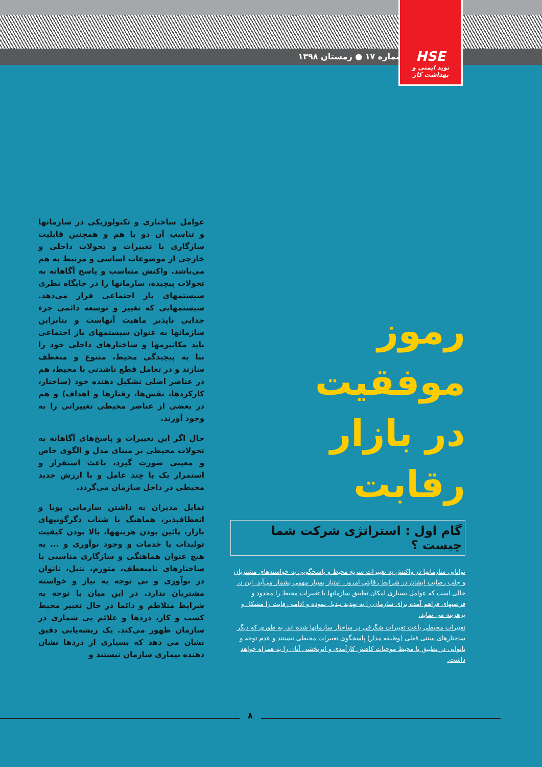شماره ۱۷ ● زمستان ۱۳۹۸
HSE
نوید ایمنی و بهداشت کار
رموز موفقیت
در بازار رقابت
گام اول : استراتژی شرکت شما چیست ؟
توانایی سازمانها در واکنش به تغییرات سریع محیط و پاسخگویی به خواسته‌های مشتریان و جلب رضایت ایشان در شرایط رقابتی امروز، امتیاز بسیار مهمی بشمار می‌آید. این در حالی است که عوامل بسیاری امکان تطبیق سازمانها با تغییرات محیط را محدود و فرصتهای فراهم آمده برای سازمان را به تهدید تبدیل نموده و ادامه رقابت را مشکل و پرهزینه می نماید.
تغییرات محیطی باعث تغییرات شگرفی در ساختار سازمانها شده اند، به طوری که دیگر ساختارهای سنتی فعلی (وظیفه مدار) پاسخگوی تغییرات محیطی نیستند و عدم توجه و ناتوانی در تطبیق با محیط موجبات کاهش کارآمدی و اثربخشی آنان را به همراه خواهد داشت.
عوامل ساختاری و تکنولوژیکی در سازمانها و تناسب آن دو با هم و همچنین قابلیت سازگاری با تغییرات و تحولات داخلی و خارجی از موضوعات اساسی و مرتبط به هم می‌باشد. واکنش متناسب و پاسخ آگاهانه به تحولات پیچیده، سازمانها را در جایگاه نظری سیستمهای باز اجتماعی قرار می‌دهد. سیستمهایی که تغییر و توسعه دائمی جزء جدایی ناپذیر ماهیت آنهاست و بنابراین سازمانها به عنوان سیستمهای باز اجتماعی باید مکانیزمها و ساختارهای داخلی خود را بنا به پیچیدگی محیط، متنوع و منعطف سازند و در تعامل قطع ناشدنی با محیط، هم در عناصر اصلی تشکیل دهنده خود (ساختار، کارکردها، نقش‌ها، رفتارها و اهداف) و هم در بعضی از عناصر محیطی تغییراتی را به وجود آورند.
حال اگر این تغییرات و پاسخ‌های آگاهانه به تحولات محیطی بر مبنای مدل و الگوی خاص و معینی صورت گیرد، باعث استقرار و استمرار یک یا چند عامل و با ارزش جدید محیطی در داخل سازمان می‌گردد.
تمایل مدیران به داشتن سازمانی پویا و انعطافپذیر، هماهنگ با شتاب دگرگونیهای بازار، پائین بودن هزینهها، بالا بودن کیفیت تولیدات یا خدمات و وجود نوآوری و ... به هیچ عنوان هماهنگی و سازگاری مناسبی با ساختارهای نامنعطف، متورم، تنبل، ناتوان در نوآوری و بی توجه به نیاز و خواسته مشتریان ندارد. در این میان با توجه به شرایط متلاطم و دائما در حال تغییر محیط کسب و کار، دردها و علائم بی شماری در سازمان ظهور می‌کند. یک ریشه‌یابی دقیق نشان می دهد که بسیاری از دردها نشان دهنده بیماری سازمان نیستند و
۸